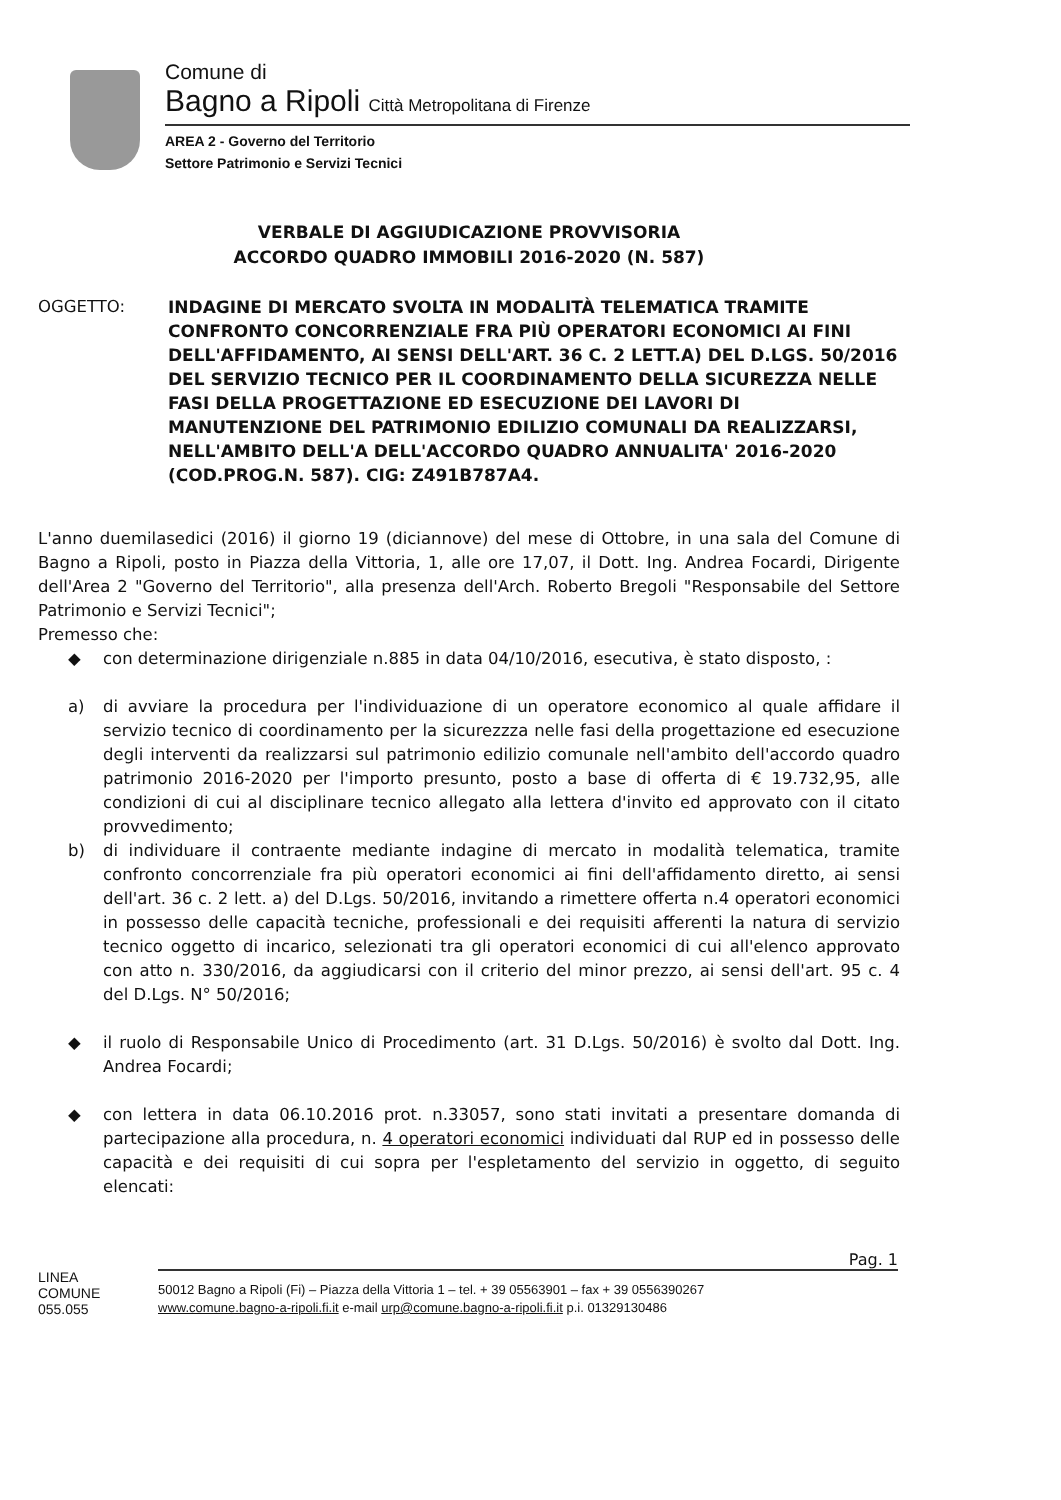Comune di
Bagno a Ripoli Città Metropolitana di Firenze
AREA 2 - Governo del Territorio
Settore Patrimonio e Servizi Tecnici
VERBALE DI AGGIUDICAZIONE PROVVISORIA
ACCORDO QUADRO IMMOBILI 2016-2020 (N. 587)
OGGETTO:
INDAGINE DI MERCATO SVOLTA IN MODALITÀ TELEMATICA TRAMITE CONFRONTO CONCORRENZIALE FRA PIÙ OPERATORI ECONOMICI AI FINI DELL'AFFIDAMENTO, AI SENSI DELL'ART. 36 C. 2 LETT.A) DEL D.LGS. 50/2016 DEL SERVIZIO TECNICO PER IL COORDINAMENTO DELLA SICUREZZA NELLE FASI DELLA PROGETTAZIONE ED ESECUZIONE DEI LAVORI DI MANUTENZIONE DEL PATRIMONIO EDILIZIO COMUNALI DA REALIZZARSI, NELL'AMBITO DELL'A DELL'ACCORDO QUADRO ANNUALITA' 2016-2020 (COD.PROG.N. 587). CIG: Z491B787A4.
L'anno duemilasedici (2016) il giorno 19 (diciannove) del mese di Ottobre, in una sala del Comune di Bagno a Ripoli, posto in Piazza della Vittoria, 1, alle ore 17,07, il Dott. Ing. Andrea Focardi, Dirigente dell'Area 2 "Governo del Territorio", alla presenza dell'Arch. Roberto Bregoli "Responsabile del Settore Patrimonio e Servizi Tecnici";
Premesso che:
◆ con determinazione dirigenziale n.885 in data 04/10/2016, esecutiva, è stato disposto, :
a) di avviare la procedura per l'individuazione di un operatore economico al quale affidare il servizio tecnico di coordinamento per la sicurezzza nelle fasi della progettazione ed esecuzione degli interventi da realizzarsi sul patrimonio edilizio comunale nell'ambito dell'accordo quadro patrimonio 2016-2020 per l'importo presunto, posto a base di offerta di € 19.732,95, alle condizioni di cui al disciplinare tecnico allegato alla lettera d'invito ed approvato con il citato provvedimento;
b) di individuare il contraente mediante indagine di mercato in modalità telematica, tramite confronto concorrenziale fra più operatori economici ai fini dell'affidamento diretto, ai sensi dell'art. 36 c. 2 lett. a) del D.Lgs. 50/2016, invitando a rimettere offerta n.4 operatori economici in possesso delle capacità tecniche, professionali e dei requisiti afferenti la natura di servizio tecnico oggetto di incarico, selezionati tra gli operatori economici di cui all'elenco approvato con atto n. 330/2016, da aggiudicarsi con il criterio del minor prezzo, ai sensi dell'art. 95 c. 4 del D.Lgs. N° 50/2016;
◆ il ruolo di Responsabile Unico di Procedimento (art. 31 D.Lgs. 50/2016) è svolto dal Dott. Ing. Andrea Focardi;
◆ con lettera in data 06.10.2016 prot. n.33057, sono stati invitati a presentare domanda di partecipazione alla procedura, n. 4 operatori economici individuati dal RUP ed in possesso delle capacità e dei requisiti di cui sopra per l'espletamento del servizio in oggetto, di seguito elencati:
Pag. 1
LINEA
COMUNE
055.055
50012 Bagno a Ripoli (Fi) – Piazza della Vittoria 1 – tel. + 39 05563901 – fax + 39 0556390267
www.comune.bagno-a-ripoli.fi.it e-mail urp@comune.bagno-a-ripoli.fi.it p.i. 01329130486